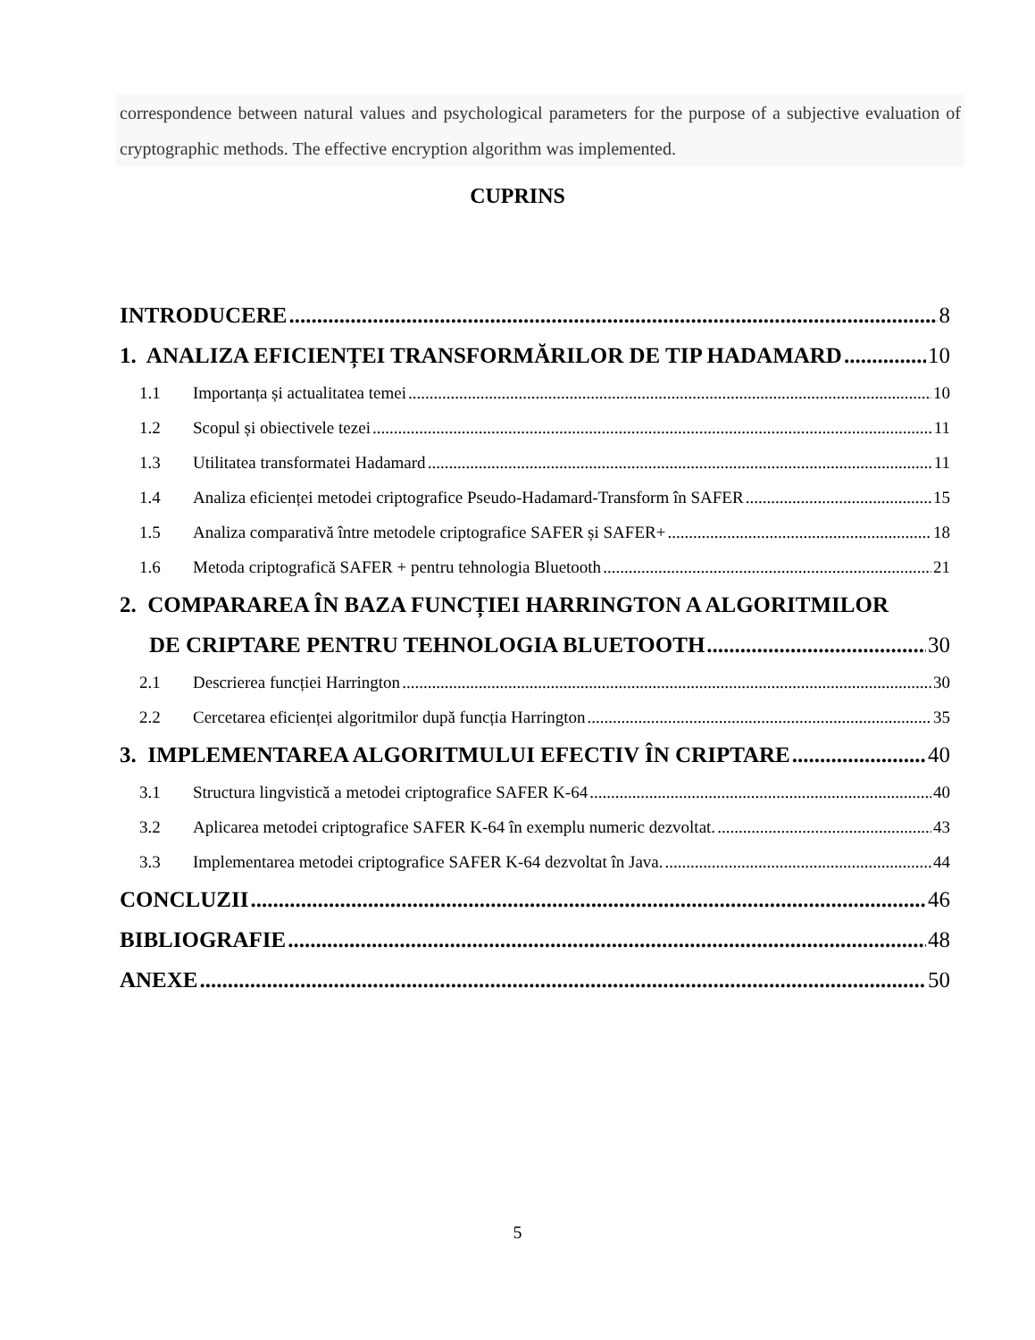correspondence between natural values and psychological parameters for the purpose of a subjective evaluation of cryptographic methods. The effective encryption algorithm was implemented.
CUPRINS
INTRODUCERE 8
1. ANALIZA EFICIENȚEI TRANSFORMĂRILOR DE TIP HADAMARD 10
1.1 Importanța și actualitatea temei 10
1.2 Scopul și obiectivele tezei 11
1.3 Utilitatea transformatei Hadamard 11
1.4 Analiza eficienței metodei criptografice Pseudo-Hadamard-Transform în SAFER 15
1.5 Analiza comparativă între metodele criptografice SAFER și SAFER+ 18
1.6 Metoda criptografică SAFER + pentru tehnologia Bluetooth 21
2. COMPARAREA ÎN BAZA FUNCȚIEI HARRINGTON A ALGORITMILOR
DE CRIPTARE PENTRU TEHNOLOGIA BLUETOOTH 30
2.1 Descrierea funcției Harrington 30
2.2 Cercetarea eficienței algoritmilor după funcția Harrington 35
3. IMPLEMENTAREA ALGORITMULUI EFECTIV ÎN CRIPTARE 40
3.1 Structura lingvistică a metodei criptografice SAFER K-64 40
3.2 Aplicarea metodei criptografice SAFER K-64 în exemplu numeric dezvoltat. 43
3.3 Implementarea metodei criptografice SAFER K-64 dezvoltat în Java. 44
CONCLUZII 46
BIBLIOGRAFIE 48
ANEXE 50
5